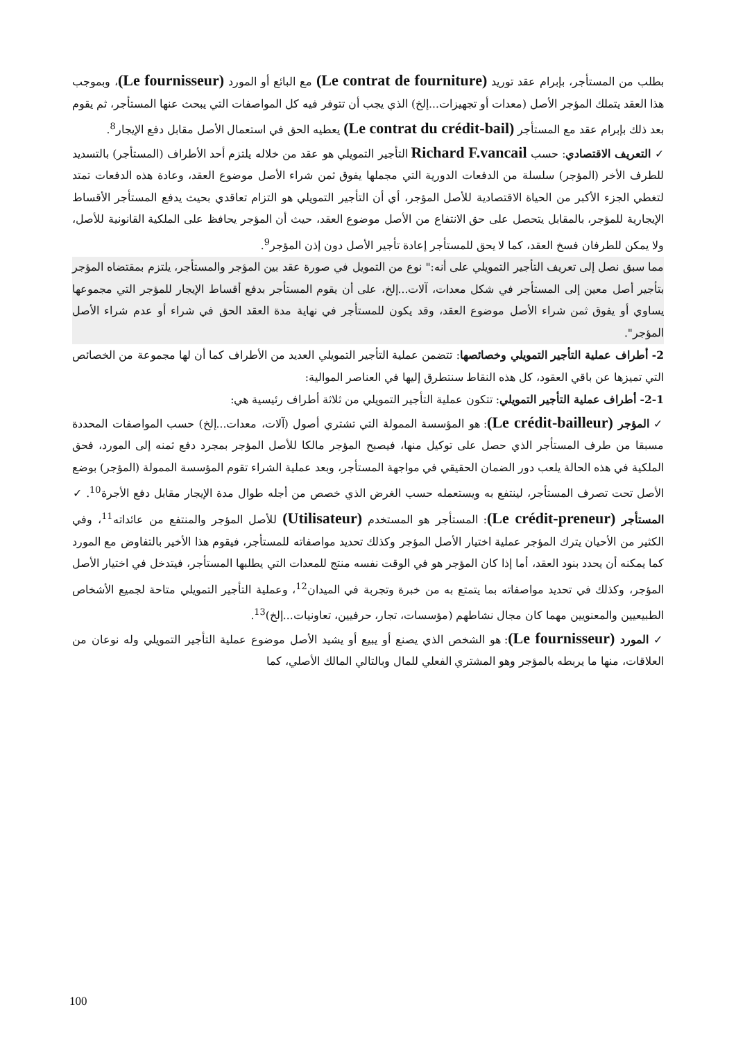بطلب من المستأجر، بإبرام عقد توريد (Le contrat de fourniture) مع البائع أو المورد (Le fournisseur)، وبموجب هذا العقد يتملك المؤجر الأصل (معدات أو تجهيزات...إلخ) الذي يجب أن تتوفر فيه كل المواصفات التي يبحث عنها المستأجر، ثم يقوم بعد ذلك بإبرام عقد مع المستأجر (Le contrat du crédit-bail) يعطيه الحق في استعمال الأصل مقابل دفع الإيجار<sup>8</sup>.
✓ التعريف الاقتصادي: حسب Richard F.vancail التأجير التمويلي هو عقد من خلاله يلتزم أحد الأطراف (المستأجر) بالتسديد للطرف الأخر (المؤجر) سلسلة من الدفعات الدورية التي مجملها يفوق ثمن شراء الأصل موضوع العقد، وعادة هذه الدفعات تمتد لتغطي الجزء الأكبر من الحياة الاقتصادية للأصل المؤجر، أي أن التأجير التمويلي هو التزام تعاقدي بحيث يدفع المستأجر الأقساط الإيجارية للمؤجر، بالمقابل يتحصل على حق الانتفاع من الأصل موضوع العقد، حيث أن المؤجر يحافظ على الملكية القانونية للأصل، ولا يمكن للطرفان فسخ العقد، كما لا يحق للمستأجر إعادة تأجير الأصل دون إذن المؤجر<sup>9</sup>.
مما سبق نصل إلى تعريف التأجير التمويلي على أنه:" نوع من التمويل في صورة عقد بين المؤجر والمستأجر، يلتزم بمقتضاه المؤجر بتأجير أصل معين إلى المستأجر في شكل معدات، آلات...إلخ، على أن يقوم المستأجر بدفع أقساط الإيجار للمؤجر التي مجموعها يساوي أو يفوق ثمن شراء الأصل موضوع العقد، وقد يكون للمستأجر في نهاية مدة العقد الحق في شراء أو عدم شراء الأصل المؤجر".
2- أطراف عملية التأجير التمويلي وخصائصها: تتضمن عملية التأجير التمويلي العديد من الأطراف كما أن لها مجموعة من الخصائص التي تميزها عن باقي العقود، كل هذه النقاط سنتطرق إليها في العناصر الموالية:
2-1- أطراف عملية التأجير التمويلي: تتكون عملية التأجير التمويلي من ثلاثة أطراف رئيسية هي:
✓ المؤجر (Le crédit-bailleur): هو المؤسسة الممولة التي تشتري أصول (آلات، معدات...إلخ) حسب المواصفات المحددة مسبقا من طرف المستأجر الذي حصل على توكيل منها، فيصبح المؤجر مالكا للأصل المؤجر بمجرد دفع ثمنه إلى المورد، فحق الملكية في هذه الحالة يلعب دور الضمان الحقيقي في مواجهة المستأجر، وبعد عملية الشراء تقوم المؤسسة الممولة (المؤجر) بوضع الأصل تحت تصرف المستأجر، لينتفع به ويستعمله حسب الغرض الذي خصص من أجله طوال مدة الإيجار مقابل دفع الأجرة<sup>10</sup>. ✓ المستأجر (Le crédit-preneur): المستأجر هو المستخدم (Utilisateur) للأصل المؤجر والمنتفع من عائداته<sup>11</sup>، وفي الكثير من الأحيان يترك المؤجر عملية اختيار الأصل المؤجر وكذلك تحديد مواصفاته للمستأجر، فيقوم هذا الأخير بالتفاوض مع المورد كما يمكنه أن يحدد بنود العقد، أما إذا كان المؤجر هو في الوقت نفسه منتج للمعدات التي يطلبها المستأجر، فيتدخل في اختيار الأصل المؤجر، وكذلك في تحديد مواصفاته بما يتمتع به من خبرة وتجربة في الميدان<sup>12</sup>، وعملية التأجير التمويلي متاحة لجميع الأشخاص الطبيعيين والمعنويين مهما كان مجال نشاطهم (مؤسسات، تجار، حرفيين، تعاونيات...إلخ)<sup>13</sup>.
✓ المورد (Le fournisseur): هو الشخص الذي يصنع أو يبيع أو يشيد الأصل موضوع عملية التأجير التمويلي وله نوعان من العلاقات، منها ما يربطه بالمؤجر وهو المشتري الفعلي للمال وبالتالي المالك الأصلي، كما
100